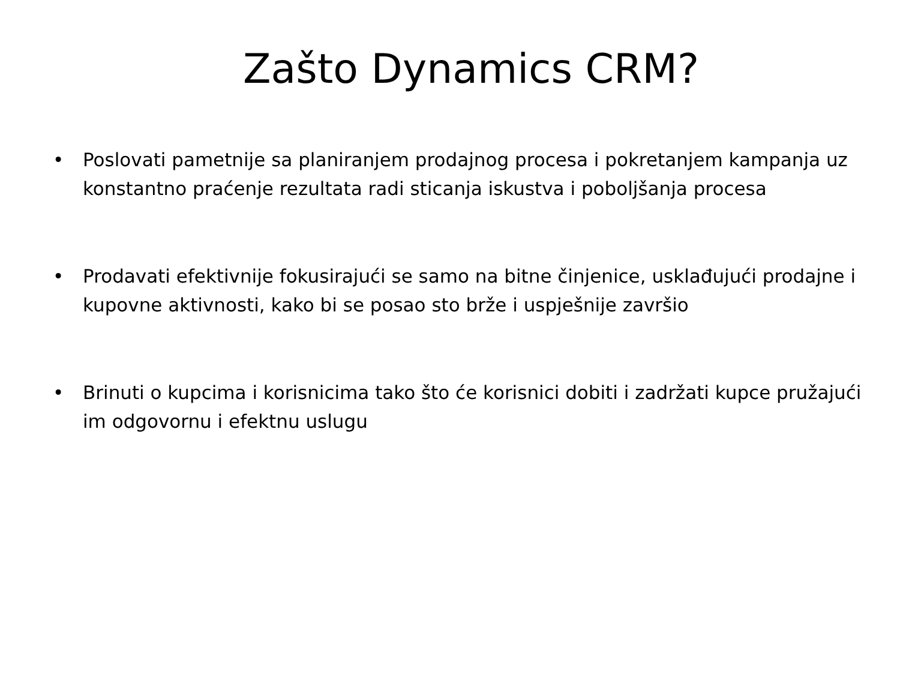Zašto Dynamics CRM?
• Poslovati pametnije sa planiranjem prodajnog procesa i pokretanjem kampanja uz konstantno praćenje rezultata radi sticanja iskustva i poboljšanja procesa
• Prodavati efektivnije fokusirajući se samo na bitne činjenice, usklađujući prodajne i kupovne aktivnosti, kako bi se posao sto brže i uspješnije završio
• Brinuti o kupcima i korisnicima tako što će korisnici dobiti i zadržati kupce pružajući im odgovornu i efektnu uslugu